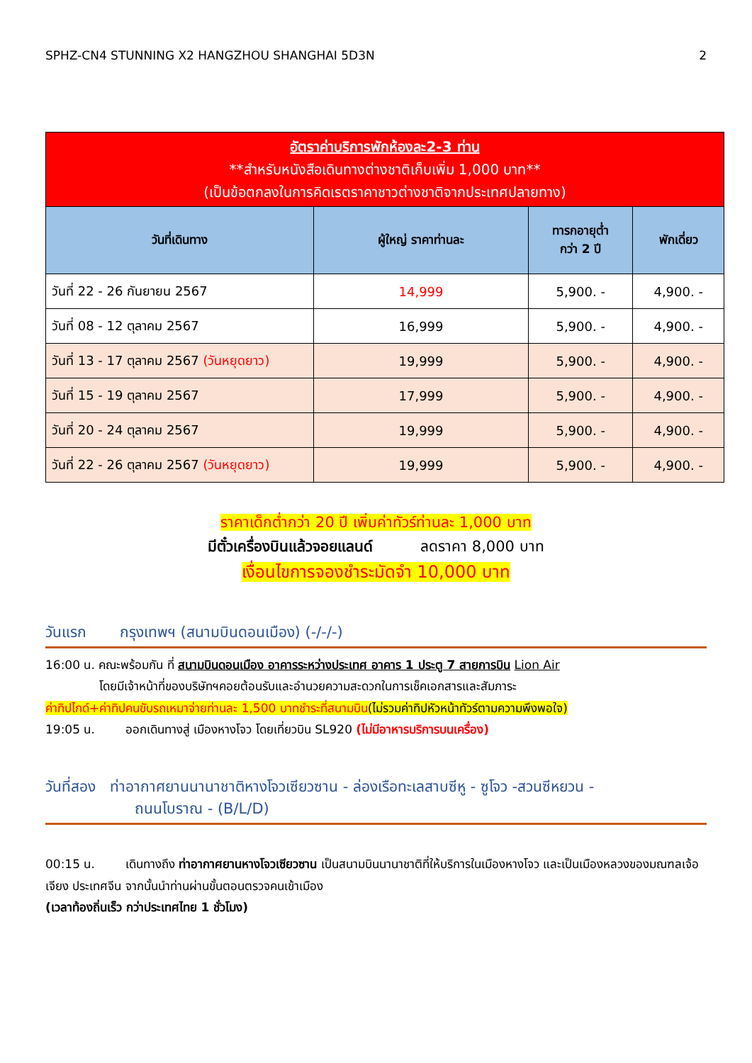SPHZ-CN4 STUNNING X2 HANGZHOU SHANGHAI 5D3N 2
| อัตราค่าบริการพักห้องละ2-3 ท่าน **สำหรับหนังสือเดินทางต่างชาติเก็บเพิ่ม 1,000 บาท** (เป็นข้อตกลงในการคิดเรตราคาชาวต่างชาติจากประเทศปลายทาง) | | | |
| วันที่เดินทาง | ผู้ใหญ่ ราคาท่านละ | ทารกอายุต่ำ กว่า 2 ปี | พักเดี่ยว |
| วันที่ 22 - 26 กันยายน 2567 | 14,999 | 5,900. - | 4,900. - |
| วันที่ 08 - 12 ตุลาคม 2567 | 16,999 | 5,900. - | 4,900. - |
| วันที่ 13 - 17 ตุลาคม 2567 (วันหยุดยาว) | 19,999 | 5,900. - | 4,900. - |
| วันที่ 15 - 19 ตุลาคม 2567 | 17,999 | 5,900. - | 4,900. - |
| วันที่ 20 - 24 ตุลาคม 2567 | 19,999 | 5,900. - | 4,900. - |
| วันที่ 22 - 26 ตุลาคม 2567 (วันหยุดยาว) | 19,999 | 5,900. - | 4,900. - |
ราคาเด็กต่ำกว่า 20 ปี เพิ่มค่าทัวร์ท่านละ 1,000 บาท
มีตั๋วเครื่องบินแล้วจอยแลนด์ ลดราคา 8,000 บาท
เงื่อนไขการจองชำระมัดจำ 10,000 บาท
วันแรก กรุงเทพฯ (สนามบินดอนเมือง) (-/-/-)
16:00 น. คณะพร้อมกัน ที่ สนามบินดอนเมือง อาคารระหว่างประเทศ อาคาร 1 ประตู 7 สายการบิน Lion Air
โดยมีเจ้าหน้าที่ของบริษัทฯคอยต้อนรับและอำนวยความสะดวกในการเช็คเอกสารและสัมภาระ
ค่าทิปไกด์+ค่าทิปคนขับรถเหมาจ่ายท่านละ 1,500 บาทชำระที่สนามบิน(ไม่รวมค่าทิปหัวหน้าทัวร์ตามความพึงพอใจ)
19:05 น. ออกเดินทางสู่ เมืองหางโจว โดยเที่ยวบิน SL920 (ไม่มีอาหารบริการบนเครื่อง)
วันที่สอง ท่าอากาศยานนานาชาติหางโจวเซียวซาน - ล่องเรือทะเลสาบซีหู - ซูโจว -สวนซีหยวน -
ถนนโบราณ - (B/L/D)
00:15 น. เดินทางถึง ท่าอากาศยานหางโจวเซียวซาน เป็นสนามบินนานาชาติที่ให้บริการในเมืองหางโจว และเป็นเมืองหลวงของมณฑลเจ้อเจียง ประเทศจีน จากนั้นนำท่านผ่านขั้นตอนตรวจคนเข้าเมือง
(เวลาท้องถิ่นเร็ว กว่าประเทศไทย 1 ชั่วโมง)